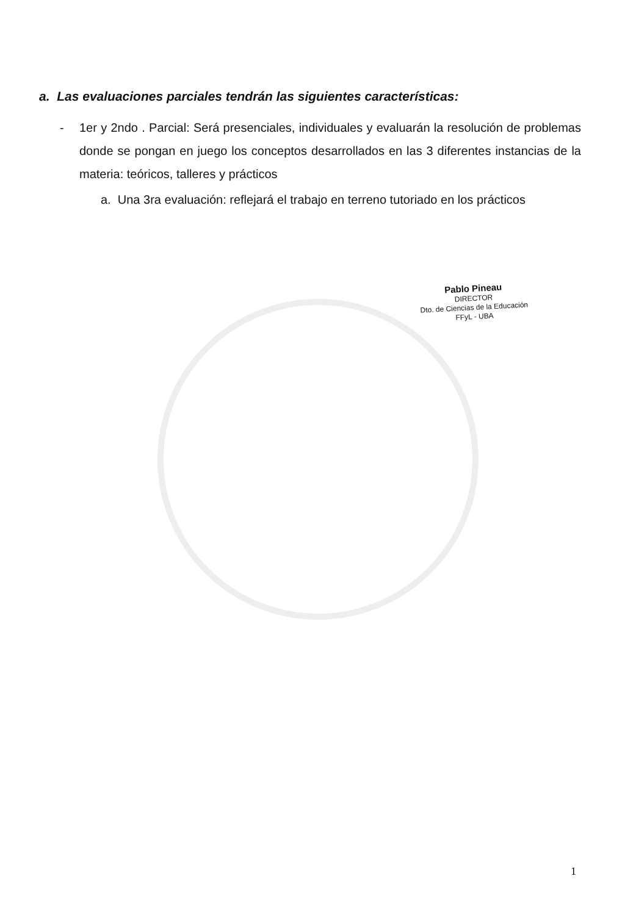a. Las evaluaciones parciales tendrán las siguientes características:
- 1er y 2ndo . Parcial: Será presenciales, individuales y evaluarán la resolución de problemas donde se pongan en juego los conceptos desarrollados en las 3 diferentes instancias de la materia: teóricos, talleres y prácticos
a. Una 3ra evaluación: reflejará el trabajo en terreno tutoriado en los prácticos
Pablo Pineau
DIRECTOR
Dto. de Ciencias de la Educación
FFyL - UBA
1